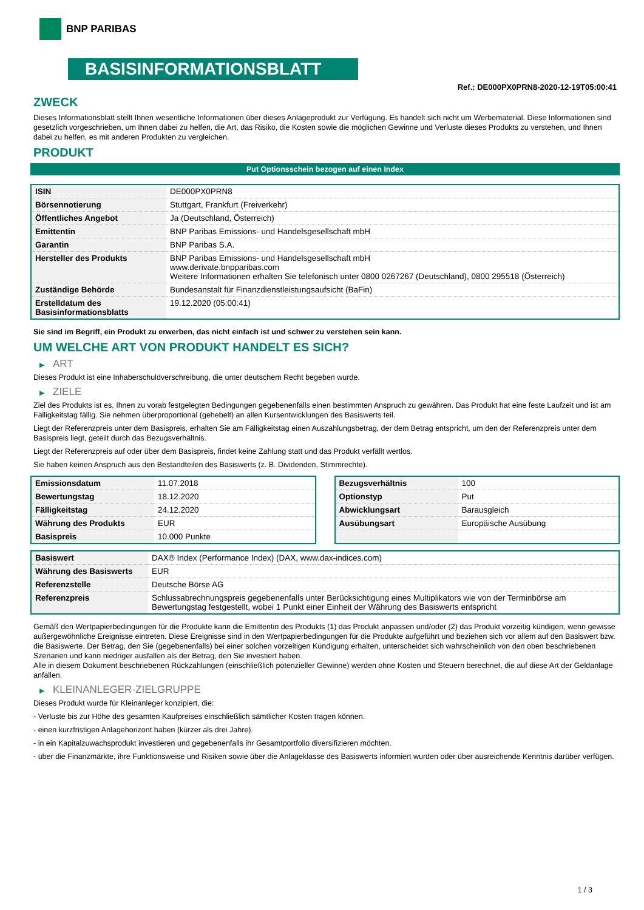BNP PARIBAS
BASISINFORMATIONSBLATT
Ref.: DE000PX0PRN8-2020-12-19T05:00:41
ZWECK
Dieses Informationsblatt stellt Ihnen wesentliche Informationen über dieses Anlageprodukt zur Verfügung. Es handelt sich nicht um Werbematerial. Diese Informationen sind gesetzlich vorgeschrieben, um Ihnen dabei zu helfen, die Art, das Risiko, die Kosten sowie die möglichen Gewinne und Verluste dieses Produkts zu verstehen, und Ihnen dabei zu helfen, es mit anderen Produkten zu vergleichen.
PRODUKT
Put Optionsschein bezogen auf einen Index
| ISIN | DE000PX0PRN8 |
| Börsennotierung | Stuttgart, Frankfurt (Freiverkehr) |
| Öffentliches Angebot | Ja (Deutschland, Österreich) |
| Emittentin | BNP Paribas Emissions- und Handelsgesellschaft mbH |
| Garantin | BNP Paribas S.A. |
| Hersteller des Produkts | BNP Paribas Emissions- und Handelsgesellschaft mbH www.derivate.bnpparibas.com Weitere Informationen erhalten Sie telefonisch unter 0800 0267267 (Deutschland), 0800 295518 (Österreich) |
| Zuständige Behörde | Bundesanstalt für Finanzdienstleistungsaufsicht (BaFin) |
| Erstelldatum des Basisinformationsblatts | 19.12.2020 (05:00:41) |
Sie sind im Begriff, ein Produkt zu erwerben, das nicht einfach ist und schwer zu verstehen sein kann.
UM WELCHE ART VON PRODUKT HANDELT ES SICH?
▶ ART
Dieses Produkt ist eine Inhaberschuldverschreibung, die unter deutschem Recht begeben wurde.
▶ ZIELE
Ziel des Produkts ist es, Ihnen zu vorab festgelegten Bedingungen gegebenenfalls einen bestimmten Anspruch zu gewähren. Das Produkt hat eine feste Laufzeit und ist am Fälligkeitstag fällig. Sie nehmen überproportional (gehebelt) an allen Kursentwicklungen des Basiswerts teil.
Liegt der Referenzpreis unter dem Basispreis, erhalten Sie am Fälligkeitstag einen Auszahlungsbetrag, der dem Betrag entspricht, um den der Referenzpreis unter dem Basispreis liegt, geteilt durch das Bezugsverhältnis.
Liegt der Referenzpreis auf oder über dem Basispreis, findet keine Zahlung statt und das Produkt verfällt wertlos.
Sie haben keinen Anspruch aus den Bestandteilen des Basiswerts (z. B. Dividenden, Stimmrechte).
| Emissionsdatum | 11.07.2018 |
| Bewertungstag | 18.12.2020 |
| Fälligkeitstag | 24.12.2020 |
| Währung des Produkts | EUR |
| Basispreis | 10.000 Punkte |
| Bezugsverhältnis | 100 |
| Optionstyp | Put |
| Abwicklungsart | Barausgleich |
| Ausübungsart | Europäische Ausübung |
| Basiswert | DAX® Index (Performance Index) (DAX, www.dax-indices.com) |
| Währung des Basiswerts | EUR |
| Referenzstelle | Deutsche Börse AG |
| Referenzpreis | Schlussabrechnungspreis gegebenenfalls unter Berücksichtigung eines Multiplikators wie von der Terminbörse am Bewertungstag festgestellt, wobei 1 Punkt einer Einheit der Währung des Basiswerts entspricht |
Gemäß den Wertpapierbedingungen für die Produkte kann die Emittentin des Produkts (1) das Produkt anpassen und/oder (2) das Produkt vorzeitig kündigen, wenn gewisse außergewöhnliche Ereignisse eintreten. Diese Ereignisse sind in den Wertpapierbedingungen für die Produkte aufgeführt und beziehen sich vor allem auf den Basiswert bzw. die Basiswerte. Der Betrag, den Sie (gegebenenfalls) bei einer solchen vorzeitigen Kündigung erhalten, unterscheidet sich wahrscheinlich von den oben beschriebenen Szenarien und kann niedriger ausfallen als der Betrag, den Sie investiert haben.
Alle in diesem Dokument beschriebenen Rückzahlungen (einschließlich potenzieller Gewinne) werden ohne Kosten und Steuern berechnet, die auf diese Art der Geldanlage anfallen.
▶ KLEINANLEGER-ZIELGRUPPE
Dieses Produkt wurde für Kleinanleger konzipiert, die:
- Verluste bis zur Höhe des gesamten Kaufpreises einschließlich sämtlicher Kosten tragen können.
- einen kurzfristigen Anlagehorizont haben (kürzer als drei Jahre).
- in ein Kapitalzuwachsprodukt investieren und gegebenenfalls ihr Gesamtportfolio diversifizieren möchten.
- über die Finanzmärkte, ihre Funktionsweise und Risiken sowie über die Anlageklasse des Basiswerts informiert wurden oder über ausreichende Kenntnis darüber verfügen.
1 / 3